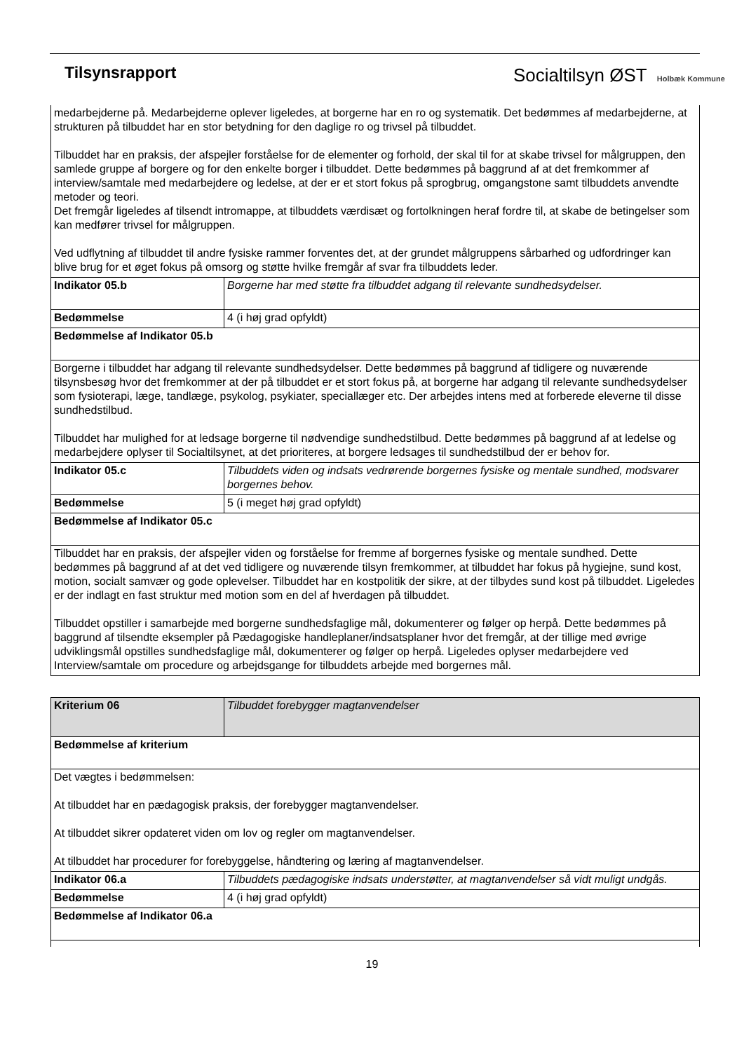Tilsynsrapport Socialtilsyn ØST Holbæk Kommune
| medarbejderne på. Medarbejderne oplever ligeledes, at borgerne har en ro og systematik. Det bedømmes af medarbejderne, at strukturen på tilbuddet har en stor betydning for den daglige ro og trivsel på tilbuddet. Tilbuddet har en praksis, der afspejler forståelse for de elementer og forhold, der skal til for at skabe trivsel for målgruppen, den samlede gruppe af borgere og for den enkelte borger i tilbuddet. Dette bedømmes på baggrund af at det fremkommer af interview/samtale med medarbejdere og ledelse, at der er et stort fokus på sprogbrug, omgangstone samt tilbuddets anvendte metoder og teori. Det fremgår ligeledes af tilsendt intromappe, at tilbuddets værdisæt og fortolkningen heraf fordre til, at skabe de betingelser som kan medfører trivsel for målgruppen. Ved udflytning af tilbuddet til andre fysiske rammer forventes det, at der grundet målgruppens sårbarhed og udfordringer kan blive brug for et øget fokus på omsorg og støtte hvilke fremgår af svar fra tilbuddets leder. | |
| Indikator 05.b | Borgerne har med støtte fra tilbuddet adgang til relevante sundhedsydelser. |
| Bedømmelse | 4 (i høj grad opfyldt) |
| Bedømmelse af Indikator 05.b | |
| Borgerne i tilbuddet har adgang til relevante sundhedsydelser. Dette bedømmes på baggrund af tidligere og nuværende tilsynsbesøg hvor det fremkommer at der på tilbuddet er et stort fokus på, at borgerne har adgang til relevante sundhedsydelser som fysioterapi, læge, tandlæge, psykolog, psykiater, speciallæger etc. Der arbejdes intens med at forberede eleverne til disse sundhedstilbud. Tilbuddet har mulighed for at ledsage borgerne til nødvendige sundhedstilbud. Dette bedømmes på baggrund af at ledelse og medarbejdere oplyser til Socialtilsynet, at det prioriteres, at borgere ledsages til sundhedstilbud der er behov for. | |
| Indikator 05.c | Tilbuddets viden og indsats vedrørende borgernes fysiske og mentale sundhed, modsvarer borgernes behov. |
| Bedømmelse | 5 (i meget høj grad opfyldt) |
| Bedømmelse af Indikator 05.c | |
| Tilbuddet har en praksis, der afspejler viden og forståelse for fremme af borgernes fysiske og mentale sundhed. Dette bedømmes på baggrund af at det ved tidligere og nuværende tilsyn fremkommer, at tilbuddet har fokus på hygiejne, sund kost, motion, socialt samvær og gode oplevelser. Tilbuddet har en kostpolitik der sikre, at der tilbydes sund kost på tilbuddet. Ligeledes er der indlagt en fast struktur med motion som en del af hverdagen på tilbuddet. Tilbuddet opstiller i samarbejde med borgerne sundhedsfaglige mål, dokumenterer og følger op herpå. Dette bedømmes på baggrund af tilsendte eksempler på Pædagogiske handleplaner/indsatsplaner hvor det fremgår, at der tillige med øvrige udviklingsmål opstilles sundhedsfaglige mål, dokumenterer og følger op herpå. Ligeledes oplyser medarbejdere ved Interview/samtale om procedure og arbejdsgange for tilbuddets arbejde med borgernes mål. | |
| Kriterium 06 | Tilbuddet forebygger magtanvendelser |
| Bedømmelse af kriterium | |
| Det vægtes i bedømmelsen: At tilbuddet har en pædagogisk praksis, der forebygger magtanvendelser. At tilbuddet sikrer opdateret viden om lov og regler om magtanvendelser. At tilbuddet har procedurer for forebyggelse, håndtering og læring af magtanvendelser. | |
| Indikator 06.a | Tilbuddets pædagogiske indsats understøtter, at magtanvendelser så vidt muligt undgås. |
| Bedømmelse | 4 (i høj grad opfyldt) |
| Bedømmelse af Indikator 06.a | |
19